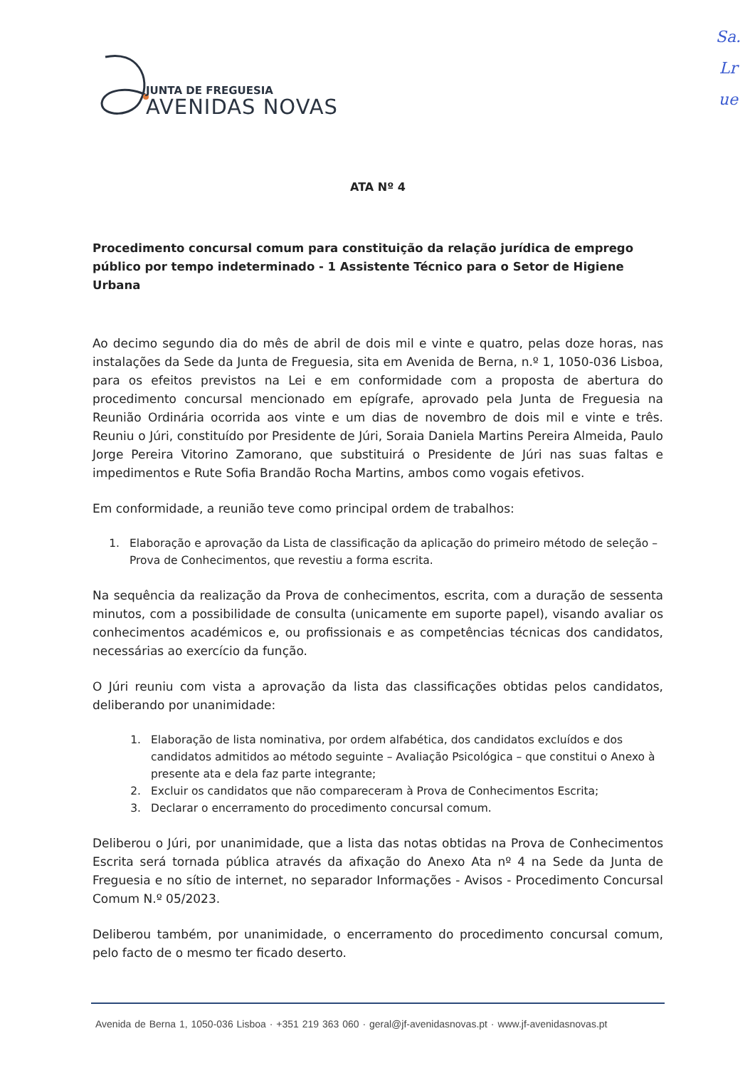JUNTA DE FREGUESIA
AVENIDAS NOVAS
Sa.
Lr
ue
ATA Nº 4
Procedimento concursal comum para constituição da relação jurídica de emprego público por tempo indeterminado - 1 Assistente Técnico para o Setor de Higiene Urbana
Ao decimo segundo dia do mês de abril de dois mil e vinte e quatro, pelas doze horas, nas instalações da Sede da Junta de Freguesia, sita em Avenida de Berna, n.º 1, 1050-036 Lisboa, para os efeitos previstos na Lei e em conformidade com a proposta de abertura do procedimento concursal mencionado em epígrafe, aprovado pela Junta de Freguesia na Reunião Ordinária ocorrida aos vinte e um dias de novembro de dois mil e vinte e três. Reuniu o Júri, constituído por Presidente de Júri, Soraia Daniela Martins Pereira Almeida, Paulo Jorge Pereira Vitorino Zamorano, que substituirá o Presidente de Júri nas suas faltas e impedimentos e Rute Sofia Brandão Rocha Martins, ambos como vogais efetivos.
Em conformidade, a reunião teve como principal ordem de trabalhos:
1. Elaboração e aprovação da Lista de classificação da aplicação do primeiro método de seleção – Prova de Conhecimentos, que revestiu a forma escrita.
Na sequência da realização da Prova de conhecimentos, escrita, com a duração de sessenta minutos, com a possibilidade de consulta (unicamente em suporte papel), visando avaliar os conhecimentos académicos e, ou profissionais e as competências técnicas dos candidatos, necessárias ao exercício da função.
O Júri reuniu com vista a aprovação da lista das classificações obtidas pelos candidatos, deliberando por unanimidade:
1. Elaboração de lista nominativa, por ordem alfabética, dos candidatos excluídos e dos candidatos admitidos ao método seguinte – Avaliação Psicológica – que constitui o Anexo à presente ata e dela faz parte integrante;
2. Excluir os candidatos que não compareceram à Prova de Conhecimentos Escrita;
3. Declarar o encerramento do procedimento concursal comum.
Deliberou o Júri, por unanimidade, que a lista das notas obtidas na Prova de Conhecimentos Escrita será tornada pública através da afixação do Anexo Ata nº 4 na Sede da Junta de Freguesia e no sítio de internet, no separador Informações - Avisos - Procedimento Concursal Comum N.º 05/2023.
Deliberou também, por unanimidade, o encerramento do procedimento concursal comum, pelo facto de o mesmo ter ficado deserto.
Avenida de Berna 1, 1050-036 Lisboa · +351 219 363 060 · geral@jf-avenidasnovas.pt · www.jf-avenidasnovas.pt